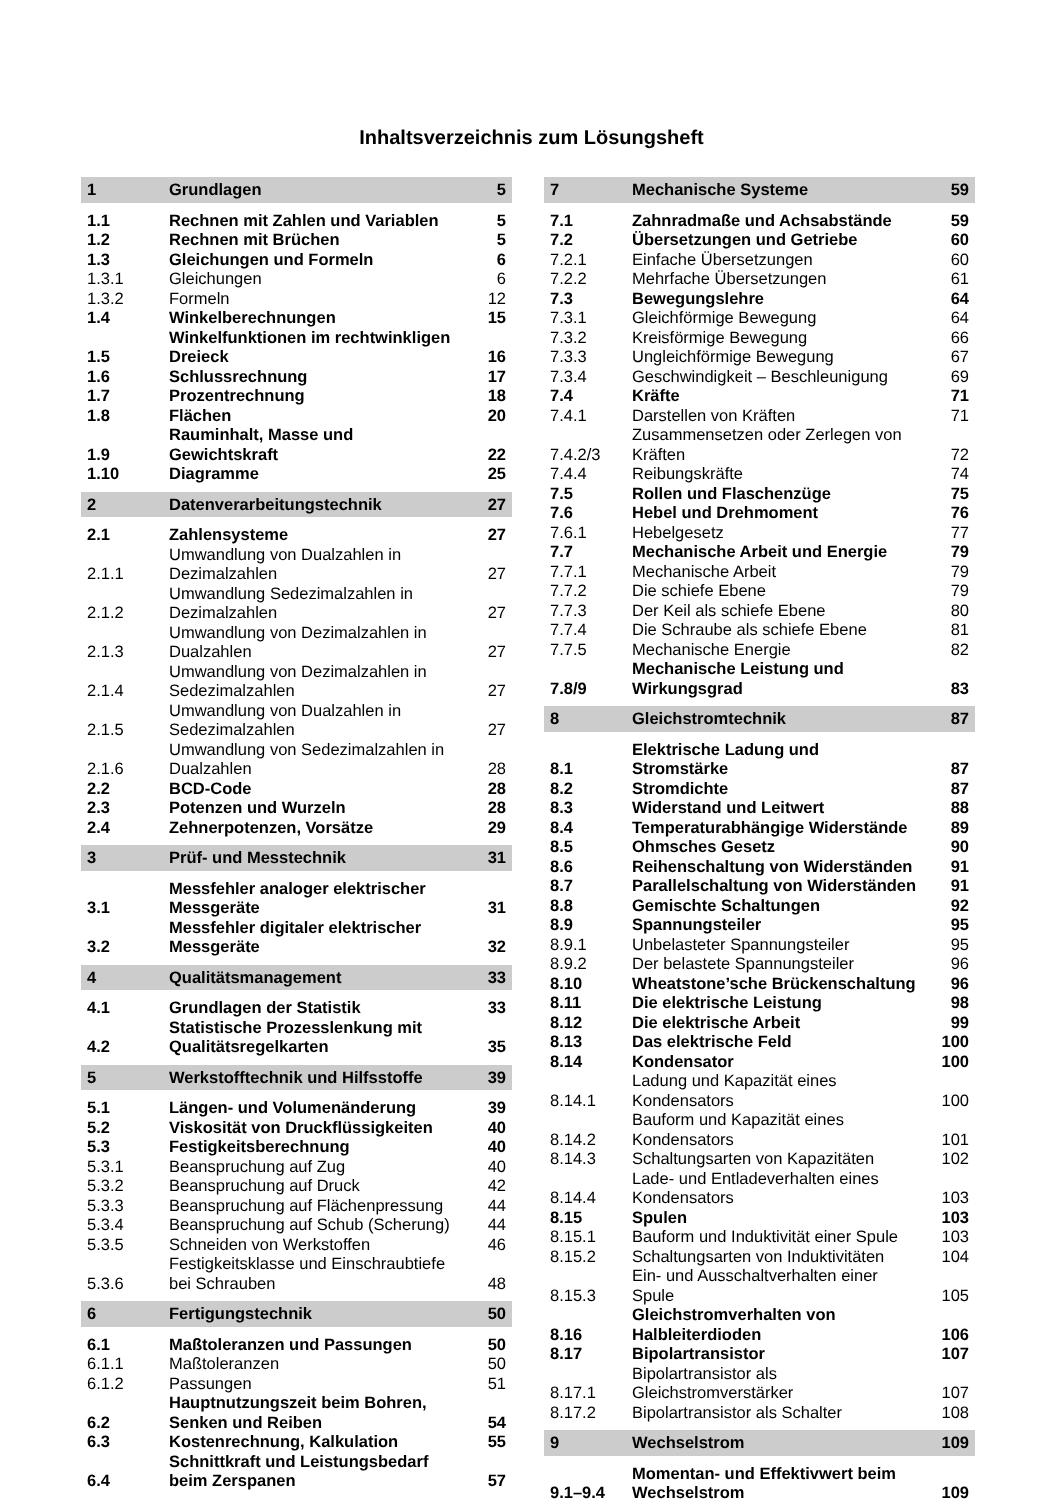Inhaltsverzeichnis zum Lösungsheft
| 1 | Grundlagen | 5 |
| 1.1 | Rechnen mit Zahlen und Variablen | 5 |
| 1.2 | Rechnen mit Brüchen | 5 |
| 1.3 | Gleichungen und Formeln | 6 |
| 1.3.1 | Gleichungen | 6 |
| 1.3.2 | Formeln | 12 |
| 1.4 | Winkelberechnungen | 15 |
| 1.5 | Winkelfunktionen im rechtwinkligen Dreieck | 16 |
| 1.6 | Schlussrechnung | 17 |
| 1.7 | Prozentrechnung | 18 |
| 1.8 | Flächen | 20 |
| 1.9 | Rauminhalt, Masse und Gewichtskraft | 22 |
| 1.10 | Diagramme | 25 |
| 2 | Datenverarbeitungstechnik | 27 |
| 2.1 | Zahlensysteme | 27 |
| 2.1.1 | Umwandlung von Dualzahlen in Dezimalzahlen | 27 |
| 2.1.2 | Umwandlung Sedezimalzahlen in Dezimalzahlen | 27 |
| 2.1.3 | Umwandlung von Dezimalzahlen in Dualzahlen | 27 |
| 2.1.4 | Umwandlung von Dezimalzahlen in Sedezimalzahlen | 27 |
| 2.1.5 | Umwandlung von Dualzahlen in Sedezimalzahlen | 27 |
| 2.1.6 | Umwandlung von Sedezimalzahlen in Dualzahlen | 28 |
| 2.2 | BCD-Code | 28 |
| 2.3 | Potenzen und Wurzeln | 28 |
| 2.4 | Zehnerpotenzen, Vorsätze | 29 |
| 3 | Prüf- und Messtechnik | 31 |
| 3.1 | Messfehler analoger elektrischer Messgeräte | 31 |
| 3.2 | Messfehler digitaler elektrischer Messgeräte | 32 |
| 4 | Qualitätsmanagement | 33 |
| 4.1 | Grundlagen der Statistik | 33 |
| 4.2 | Statistische Prozesslenkung mit Qualitätsregelkarten | 35 |
| 5 | Werkstofftechnik und Hilfsstoffe | 39 |
| 5.1 | Längen- und Volumenänderung | 39 |
| 5.2 | Viskosität von Druckflüssigkeiten | 40 |
| 5.3 | Festigkeitsberechnung | 40 |
| 5.3.1 | Beanspruchung auf Zug | 40 |
| 5.3.2 | Beanspruchung auf Druck | 42 |
| 5.3.3 | Beanspruchung auf Flächenpressung | 44 |
| 5.3.4 | Beanspruchung auf Schub (Scherung) | 44 |
| 5.3.5 | Schneiden von Werkstoffen | 46 |
| 5.3.6 | Festigkeitsklasse und Einschraubtiefe bei Schrauben | 48 |
| 6 | Fertigungstechnik | 50 |
| 6.1 | Maßtoleranzen und Passungen | 50 |
| 6.1.1 | Maßtoleranzen | 50 |
| 6.1.2 | Passungen | 51 |
| 6.2 | Hauptnutzungszeit beim Bohren, Senken und Reiben | 54 |
| 6.3 | Kostenrechnung, Kalkulation | 55 |
| 6.4 | Schnittkraft und Leistungsbedarf beim Zerspanen | 57 |
| 7 | Mechanische Systeme | 59 |
| 7.1 | Zahnradmaße und Achsabstände | 59 |
| 7.2 | Übersetzungen und Getriebe | 60 |
| 7.2.1 | Einfache Übersetzungen | 60 |
| 7.2.2 | Mehrfache Übersetzungen | 61 |
| 7.3 | Bewegungslehre | 64 |
| 7.3.1 | Gleichförmige Bewegung | 64 |
| 7.3.2 | Kreisförmige Bewegung | 66 |
| 7.3.3 | Ungleichförmige Bewegung | 67 |
| 7.3.4 | Geschwindigkeit – Beschleunigung | 69 |
| 7.4 | Kräfte | 71 |
| 7.4.1 | Darstellen von Kräften | 71 |
| 7.4.2/3 | Zusammensetzen oder Zerlegen von Kräften | 72 |
| 7.4.4 | Reibungskräfte | 74 |
| 7.5 | Rollen und Flaschenzüge | 75 |
| 7.6 | Hebel und Drehmoment | 76 |
| 7.6.1 | Hebelgesetz | 77 |
| 7.7 | Mechanische Arbeit und Energie | 79 |
| 7.7.1 | Mechanische Arbeit | 79 |
| 7.7.2 | Die schiefe Ebene | 79 |
| 7.7.3 | Der Keil als schiefe Ebene | 80 |
| 7.7.4 | Die Schraube als schiefe Ebene | 81 |
| 7.7.5 | Mechanische Energie | 82 |
| 7.8/9 | Mechanische Leistung und Wirkungsgrad | 83 |
| 8 | Gleichstromtechnik | 87 |
| 8.1 | Elektrische Ladung und Stromstärke | 87 |
| 8.2 | Stromdichte | 87 |
| 8.3 | Widerstand und Leitwert | 88 |
| 8.4 | Temperaturabhängige Widerstände | 89 |
| 8.5 | Ohmsches Gesetz | 90 |
| 8.6 | Reihenschaltung von Widerständen | 91 |
| 8.7 | Parallelschaltung von Widerständen | 91 |
| 8.8 | Gemischte Schaltungen | 92 |
| 8.9 | Spannungsteiler | 95 |
| 8.9.1 | Unbelasteter Spannungsteiler | 95 |
| 8.9.2 | Der belastete Spannungsteiler | 96 |
| 8.10 | Wheatstone’sche Brückenschaltung | 96 |
| 8.11 | Die elektrische Leistung | 98 |
| 8.12 | Die elektrische Arbeit | 99 |
| 8.13 | Das elektrische Feld | 100 |
| 8.14 | Kondensator | 100 |
| 8.14.1 | Ladung und Kapazität eines Kondensators | 100 |
| 8.14.2 | Bauform und Kapazität eines Kondensators | 101 |
| 8.14.3 | Schaltungsarten von Kapazitäten | 102 |
| 8.14.4 | Lade- und Entladeverhalten eines Kondensators | 103 |
| 8.15 | Spulen | 103 |
| 8.15.1 | Bauform und Induktivität einer Spule | 103 |
| 8.15.2 | Schaltungsarten von Induktivitäten | 104 |
| 8.15.3 | Ein- und Ausschaltverhalten einer Spule | 105 |
| 8.16 | Gleichstromverhalten von Halbleiterdioden | 106 |
| 8.17 | Bipolartransistor | 107 |
| 8.17.1 | Bipolartransistor als Gleichstromverstärker | 107 |
| 8.17.2 | Bipolartransistor als Schalter | 108 |
| 9 | Wechselstrom | 109 |
| 9.1–9.4 | Momentan- und Effektivwert beim Wechselstrom | 109 |